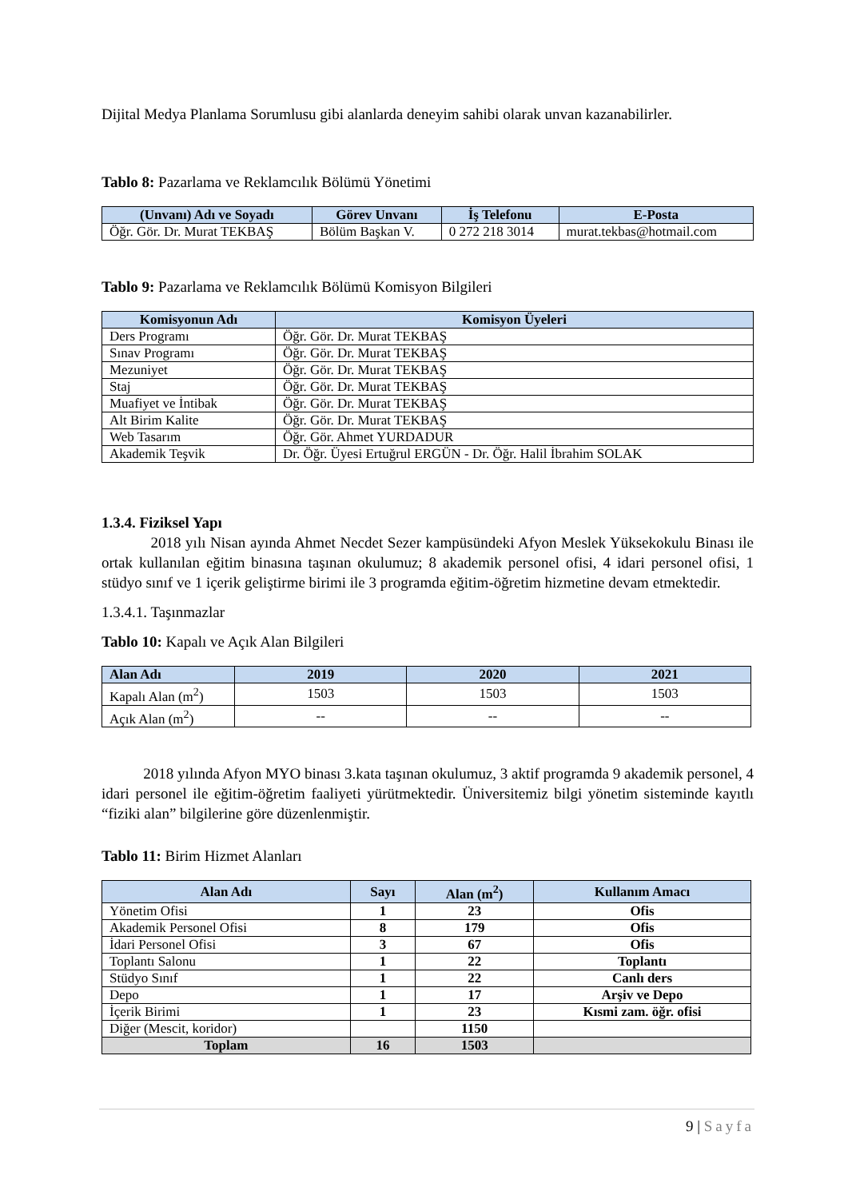Dijital Medya Planlama Sorumlusu gibi alanlarda deneyim sahibi olarak unvan kazanabilirler.
Tablo 8: Pazarlama ve Reklamcılık Bölümü Yönetimi
| (Unvanı) Adı ve Soyadı | Görev Unvanı | İş Telefonu | E-Posta |
| --- | --- | --- | --- |
| Öğr. Gör. Dr. Murat TEKBAŞ | Bölüm Başkan V. | 0 272 218 3014 | murat.tekbas@hotmail.com |
Tablo 9: Pazarlama ve Reklamcılık Bölümü Komisyon Bilgileri
| Komisyonun Adı | Komisyon Üyeleri |
| --- | --- |
| Ders Programı | Öğr. Gör. Dr. Murat TEKBAŞ |
| Sınav Programı | Öğr. Gör. Dr. Murat TEKBAŞ |
| Mezuniyet | Öğr. Gör. Dr. Murat TEKBAŞ |
| Staj | Öğr. Gör. Dr. Murat TEKBAŞ |
| Muafiyet ve İntibak | Öğr. Gör. Dr. Murat TEKBAŞ |
| Alt Birim Kalite | Öğr. Gör. Dr. Murat TEKBAŞ |
| Web Tasarım | Öğr. Gör. Ahmet YURDADUR |
| Akademik Teşvik | Dr. Öğr. Üyesi Ertuğrul ERGÜN - Dr. Öğr. Halil İbrahim SOLAK |
1.3.4. Fiziksel Yapı
2018 yılı Nisan ayında Ahmet Necdet Sezer kampüsündeki Afyon Meslek Yüksekokulu Binası ile ortak kullanılan eğitim binasına taşınan okulumuz; 8 akademik personel ofisi, 4 idari personel ofisi, 1 stüdyo sınıf ve 1 içerik geliştirme birimi ile 3 programda eğitim-öğretim hizmetine devam etmektedir.
1.3.4.1. Taşınmazlar
Tablo 10: Kapalı ve Açık Alan Bilgileri
| Alan Adı | 2019 | 2020 | 2021 |
| --- | --- | --- | --- |
| Kapalı Alan (m<sup>2</sup>) | 1503 | 1503 | 1503 |
| Açık Alan (m<sup>2</sup>) | -- | -- | -- |
2018 yılında Afyon MYO binası 3.kata taşınan okulumuz, 3 aktif programda 9 akademik personel, 4 idari personel ile eğitim-öğretim faaliyeti yürütmektedir. Üniversitemiz bilgi yönetim sisteminde kayıtlı “fiziki alan” bilgilerine göre düzenlenmiştir.
Tablo 11: Birim Hizmet Alanları
| Alan Adı | Sayı | Alan (m<sup>2</sup>) | Kullanım Amacı |
| --- | --- | --- | --- |
| Yönetim Ofisi | 1 | 23 | Ofis |
| Akademik Personel Ofisi | 8 | 179 | Ofis |
| İdari Personel Ofisi | 3 | 67 | Ofis |
| Toplantı Salonu | 1 | 22 | Toplantı |
| Stüdyo Sınıf | 1 | 22 | Canlı ders |
| Depo | 1 | 17 | Arşiv ve Depo |
| İçerik Birimi | 1 | 23 | Kısmi zam. öğr. ofisi |
| Diğer (Mescit, koridor) | | 1150 | |
| Toplam | 16 | 1503 | |
9 | Sayfa